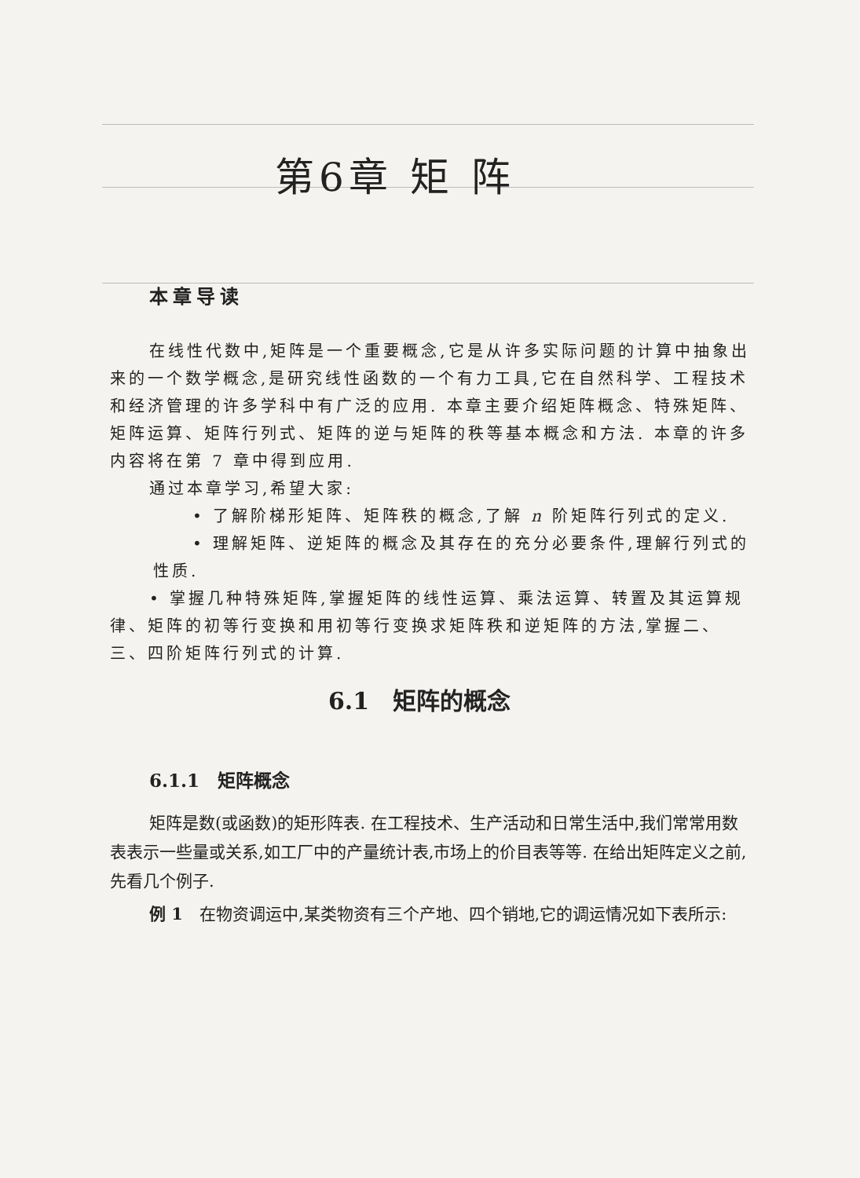第6章 矩 阵
本章导读
在线性代数中,矩阵是一个重要概念,它是从许多实际问题的计算中抽象出来的一个数学概念,是研究线性函数的一个有力工具,它在自然科学、工程技术和经济管理的许多学科中有广泛的应用. 本章主要介绍矩阵概念、特殊矩阵、矩阵运算、矩阵行列式、矩阵的逆与矩阵的秩等基本概念和方法. 本章的许多内容将在第 7 章中得到应用.
通过本章学习,希望大家:
• 了解阶梯形矩阵、矩阵秩的概念,了解 n 阶矩阵行列式的定义.
• 理解矩阵、逆矩阵的概念及其存在的充分必要条件,理解行列式的性质.
• 掌握几种特殊矩阵,掌握矩阵的线性运算、乘法运算、转置及其运算规律、矩阵的初等行变换和用初等行变换求矩阵秩和逆矩阵的方法,掌握二、三、四阶矩阵行列式的计算.
6.1　矩阵的概念
6.1.1　矩阵概念
矩阵是数(或函数)的矩形阵表. 在工程技术、生产活动和日常生活中,我们常常用数表表示一些量或关系,如工厂中的产量统计表,市场上的价目表等等. 在给出矩阵定义之前,先看几个例子.
例 1　在物资调运中,某类物资有三个产地、四个销地,它的调运情况如下表所示: